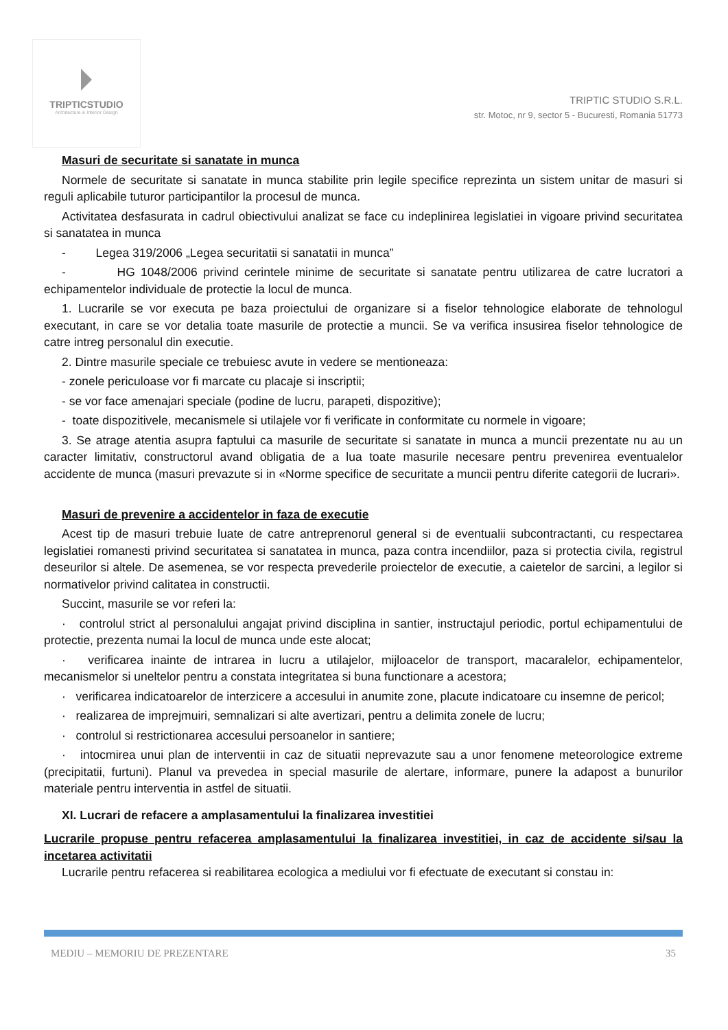TRIPTICSTUDIO
Architecture & Interior Design
TRIPTIC STUDIO S.R.L.
str. Motoc, nr 9, sector 5 - Bucuresti, Romania 51773
Masuri de securitate si sanatate in munca
Normele de securitate si sanatate in munca stabilite prin legile specifice reprezinta un sistem unitar de masuri si reguli aplicabile tuturor participantilor la procesul de munca.
Activitatea desfasurata in cadrul obiectivului analizat se face cu indeplinirea legislatiei in vigoare privind securitatea si sanatatea in munca
- Legea 319/2006 „Legea securitatii si sanatatii in munca”
- HG 1048/2006 privind cerintele minime de securitate si sanatate pentru utilizarea de catre lucratori a echipamentelor individuale de protectie la locul de munca.
1. Lucrarile se vor executa pe baza proiectului de organizare si a fiselor tehnologice elaborate de tehnologul executant, in care se vor detalia toate masurile de protectie a muncii. Se va verifica insusirea fiselor tehnologice de catre intreg personalul din executie.
2. Dintre masurile speciale ce trebuiesc avute in vedere se mentioneaza:
- zonele periculoase vor fi marcate cu placaje si inscriptii;
- se vor face amenajari speciale (podine de lucru, parapeti, dispozitive);
- toate dispozitivele, mecanismele si utilajele vor fi verificate in conformitate cu normele in vigoare;
3. Se atrage atentia asupra faptului ca masurile de securitate si sanatate in munca a muncii prezentate nu au un caracter limitativ, constructorul avand obligatia de a lua toate masurile necesare pentru prevenirea eventualelor accidente de munca (masuri prevazute si in «Norme specifice de securitate a muncii pentru diferite categorii de lucrari».
Masuri de prevenire a accidentelor in faza de executie
Acest tip de masuri trebuie luate de catre antreprenorul general si de eventualii subcontractanti, cu respectarea legislatiei romanesti privind securitatea si sanatatea in munca, paza contra incendiilor, paza si protectia civila, registrul deseurilor si altele. De asemenea, se vor respecta prevederile proiectelor de executie, a caietelor de sarcini, a legilor si normativelor privind calitatea in constructii.
Succint, masurile se vor referi la:
· controlul strict al personalului angajat privind disciplina in santier, instructajul periodic, portul echipamentului de protectie, prezenta numai la locul de munca unde este alocat;
· verificarea inainte de intrarea in lucru a utilajelor, mijloacelor de transport, macaralelor, echipamentelor, mecanismelor si uneltelor pentru a constata integritatea si buna functionare a acestora;
· verificarea indicatoarelor de interzicere a accesului in anumite zone, placute indicatoare cu insemne de pericol;
· realizarea de imprejmuiri, semnalizari si alte avertizari, pentru a delimita zonele de lucru;
· controlul si restrictionarea accesului persoanelor in santiere;
· intocmirea unui plan de interventii in caz de situatii neprevazute sau a unor fenomene meteorologice extreme (precipitatii, furtuni). Planul va prevedea in special masurile de alertare, informare, punere la adapost a bunurilor materiale pentru interventia in astfel de situatii.
XI. Lucrari de refacere a amplasamentului la finalizarea investitiei
Lucrarile propuse pentru refacerea amplasamentului la finalizarea investitiei, in caz de accidente si/sau la incetarea activitatii
Lucrarile pentru refacerea si reabilitarea ecologica a mediului vor fi efectuate de executant si constau in:
MEDIU – MEMORIU DE PREZENTARE 35